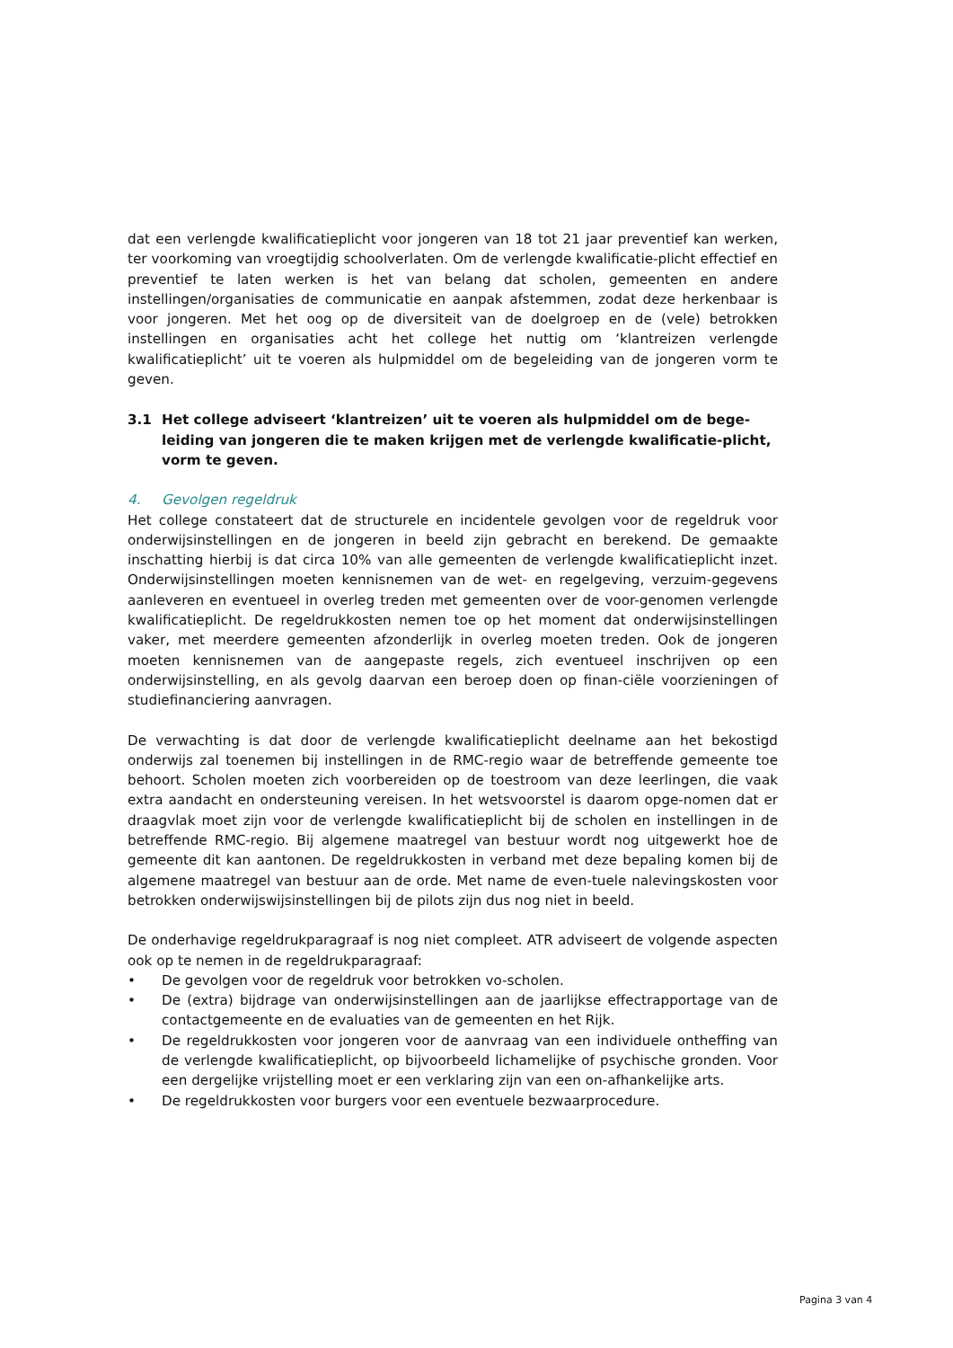dat een verlengde kwalificatieplicht voor jongeren van 18 tot 21 jaar preventief kan werken, ter voorkoming van vroegtijdig schoolverlaten. Om de verlengde kwalificatie-plicht effectief en preventief te laten werken is het van belang dat scholen, gemeenten en andere instellingen/organisaties de communicatie en aanpak afstemmen, zodat deze herkenbaar is voor jongeren. Met het oog op de diversiteit van de doelgroep en de (vele) betrokken instellingen en organisaties acht het college het nuttig om ‘klantreizen verlengde kwalificatieplicht’ uit te voeren als hulpmiddel om de begeleiding van de jongeren vorm te geven.
3.1 Het college adviseert ‘klantreizen’ uit te voeren als hulpmiddel om de bege-leiding van jongeren die te maken krijgen met de verlengde kwalificatie-plicht, vorm te geven.
4. Gevolgen regeldruk
Het college constateert dat de structurele en incidentele gevolgen voor de regeldruk voor onderwijsinstellingen en de jongeren in beeld zijn gebracht en berekend. De gemaakte inschatting hierbij is dat circa 10% van alle gemeenten de verlengde kwalificatieplicht inzet. Onderwijsinstellingen moeten kennisnemen van de wet- en regelgeving, verzuim-gegevens aanleveren en eventueel in overleg treden met gemeenten over de voor-genomen verlengde kwalificatieplicht. De regeldrukkosten nemen toe op het moment dat onderwijsinstellingen vaker, met meerdere gemeenten afzonderlijk in overleg moeten treden. Ook de jongeren moeten kennisnemen van de aangepaste regels, zich eventueel inschrijven op een onderwijsinstelling, en als gevolg daarvan een beroep doen op finan-ciële voorzieningen of studiefinanciering aanvragen.
De verwachting is dat door de verlengde kwalificatieplicht deelname aan het bekostigd onderwijs zal toenemen bij instellingen in de RMC-regio waar de betreffende gemeente toe behoort. Scholen moeten zich voorbereiden op de toestroom van deze leerlingen, die vaak extra aandacht en ondersteuning vereisen. In het wetsvoorstel is daarom opge-nomen dat er draagvlak moet zijn voor de verlengde kwalificatieplicht bij de scholen en instellingen in de betreffende RMC-regio. Bij algemene maatregel van bestuur wordt nog uitgewerkt hoe de gemeente dit kan aantonen. De regeldrukkosten in verband met deze bepaling komen bij de algemene maatregel van bestuur aan de orde. Met name de even-tuele nalevingskosten voor betrokken onderwijswijsinstellingen bij de pilots zijn dus nog niet in beeld.
De onderhavige regeldrukparagraaf is nog niet compleet. ATR adviseert de volgende aspecten ook op te nemen in de regeldrukparagraaf:
• De gevolgen voor de regeldruk voor betrokken vo-scholen.
• De (extra) bijdrage van onderwijsinstellingen aan de jaarlijkse effectrapportage van de contactgemeente en de evaluaties van de gemeenten en het Rijk.
• De regeldrukkosten voor jongeren voor de aanvraag van een individuele ontheffing van de verlengde kwalificatieplicht, op bijvoorbeeld lichamelijke of psychische gronden. Voor een dergelijke vrijstelling moet er een verklaring zijn van een on-afhankelijke arts.
• De regeldrukkosten voor burgers voor een eventuele bezwaarprocedure.
Pagina 3 van 4